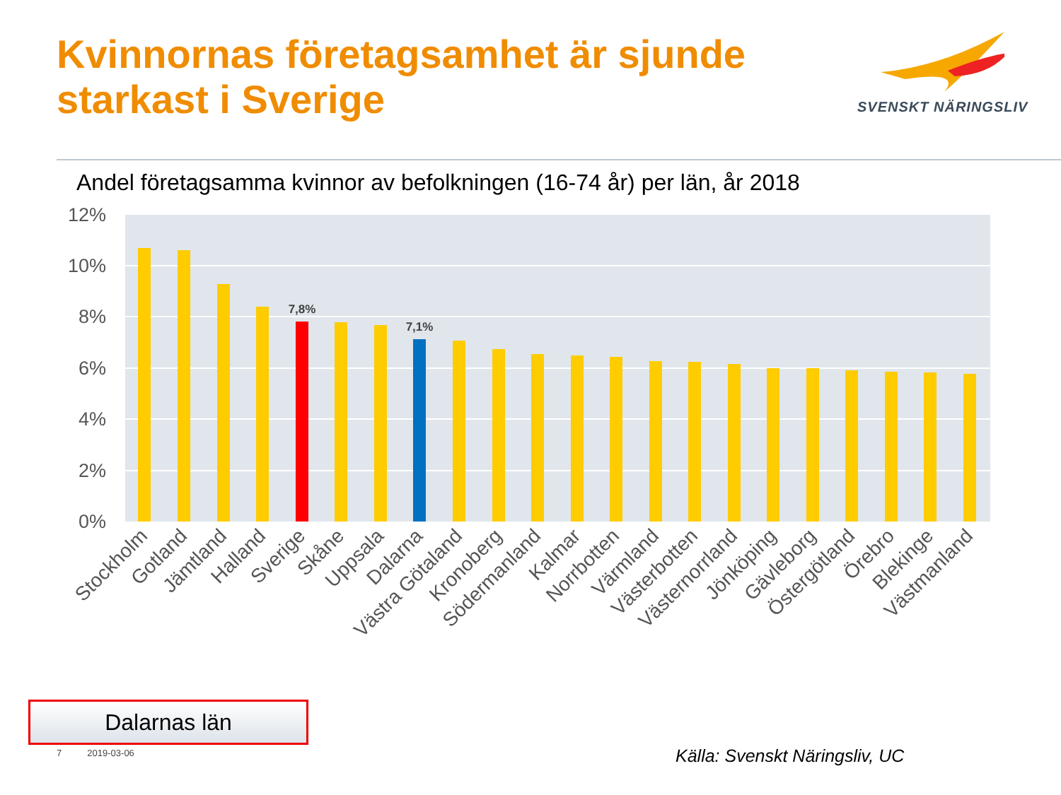Kvinnornas företagsamhet är sjunde
starkast i Sverige
SVENSKT NÄRINGSLIV
Andel företagsamma kvinnor av befolkningen (16-74 år) per län, år 2018
12%
10%
8%
6%
4%
2%
0%
7,8%
7,1%
Stockholm
Gotland
Jämtland
Halland
Sverige
Skåne
Uppsala
Dalarna
Västra Götaland
Kronoberg
Södermanland
Kalmar
Norrbotten
Värmland
Västerbotten
Västernorrland
Jönköping
Gävleborg
Östergötland
Örebro
Blekinge
Västmanland
Dalarnas län
7 2019-03-06 Källa: Svenskt Näringsliv, UC